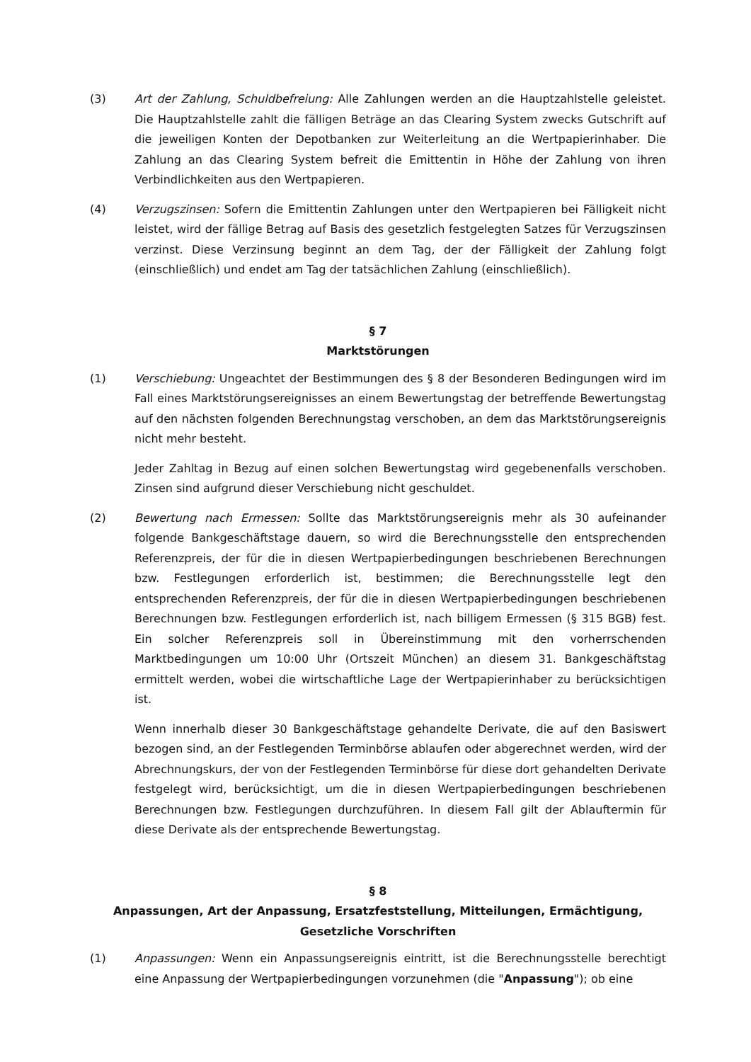(3) Art der Zahlung, Schuldbefreiung: Alle Zahlungen werden an die Hauptzahlstelle geleistet. Die Hauptzahlstelle zahlt die fälligen Beträge an das Clearing System zwecks Gutschrift auf die jeweiligen Konten der Depotbanken zur Weiterleitung an die Wertpapierinhaber. Die Zahlung an das Clearing System befreit die Emittentin in Höhe der Zahlung von ihren Verbindlichkeiten aus den Wertpapieren.
(4) Verzugszinsen: Sofern die Emittentin Zahlungen unter den Wertpapieren bei Fälligkeit nicht leistet, wird der fällige Betrag auf Basis des gesetzlich festgelegten Satzes für Verzugszinsen verzinst. Diese Verzinsung beginnt an dem Tag, der der Fälligkeit der Zahlung folgt (einschließlich) und endet am Tag der tatsächlichen Zahlung (einschließlich).
§ 7
Marktstörungen
(1) Verschiebung: Ungeachtet der Bestimmungen des § 8 der Besonderen Bedingungen wird im Fall eines Marktstörungsereignisses an einem Bewertungstag der betreffende Bewertungstag auf den nächsten folgenden Berechnungstag verschoben, an dem das Marktstörungsereignis nicht mehr besteht.
Jeder Zahltag in Bezug auf einen solchen Bewertungstag wird gegebenenfalls verschoben. Zinsen sind aufgrund dieser Verschiebung nicht geschuldet.
(2) Bewertung nach Ermessen: Sollte das Marktstörungsereignis mehr als 30 aufeinander folgende Bankgeschäftstage dauern, so wird die Berechnungsstelle den entsprechenden Referenzpreis, der für die in diesen Wertpapierbedingungen beschriebenen Berechnungen bzw. Festlegungen erforderlich ist, bestimmen; die Berechnungsstelle legt den entsprechenden Referenzpreis, der für die in diesen Wertpapierbedingungen beschriebenen Berechnungen bzw. Festlegungen erforderlich ist, nach billigem Ermessen (§ 315 BGB) fest. Ein solcher Referenzpreis soll in Übereinstimmung mit den vorherrschenden Marktbedingungen um 10:00 Uhr (Ortszeit München) an diesem 31. Bankgeschäftstag ermittelt werden, wobei die wirtschaftliche Lage der Wertpapierinhaber zu berücksichtigen ist.
Wenn innerhalb dieser 30 Bankgeschäftstage gehandelte Derivate, die auf den Basiswert bezogen sind, an der Festlegenden Terminbörse ablaufen oder abgerechnet werden, wird der Abrechnungskurs, der von der Festlegenden Terminbörse für diese dort gehandelten Derivate festgelegt wird, berücksichtigt, um die in diesen Wertpapierbedingungen beschriebenen Berechnungen bzw. Festlegungen durchzuführen. In diesem Fall gilt der Ablauftermin für diese Derivate als der entsprechende Bewertungstag.
§ 8
Anpassungen, Art der Anpassung, Ersatzfeststellung, Mitteilungen, Ermächtigung, Gesetzliche Vorschriften
(1) Anpassungen: Wenn ein Anpassungsereignis eintritt, ist die Berechnungsstelle berechtigt eine Anpassung der Wertpapierbedingungen vorzunehmen (die "Anpassung"); ob eine